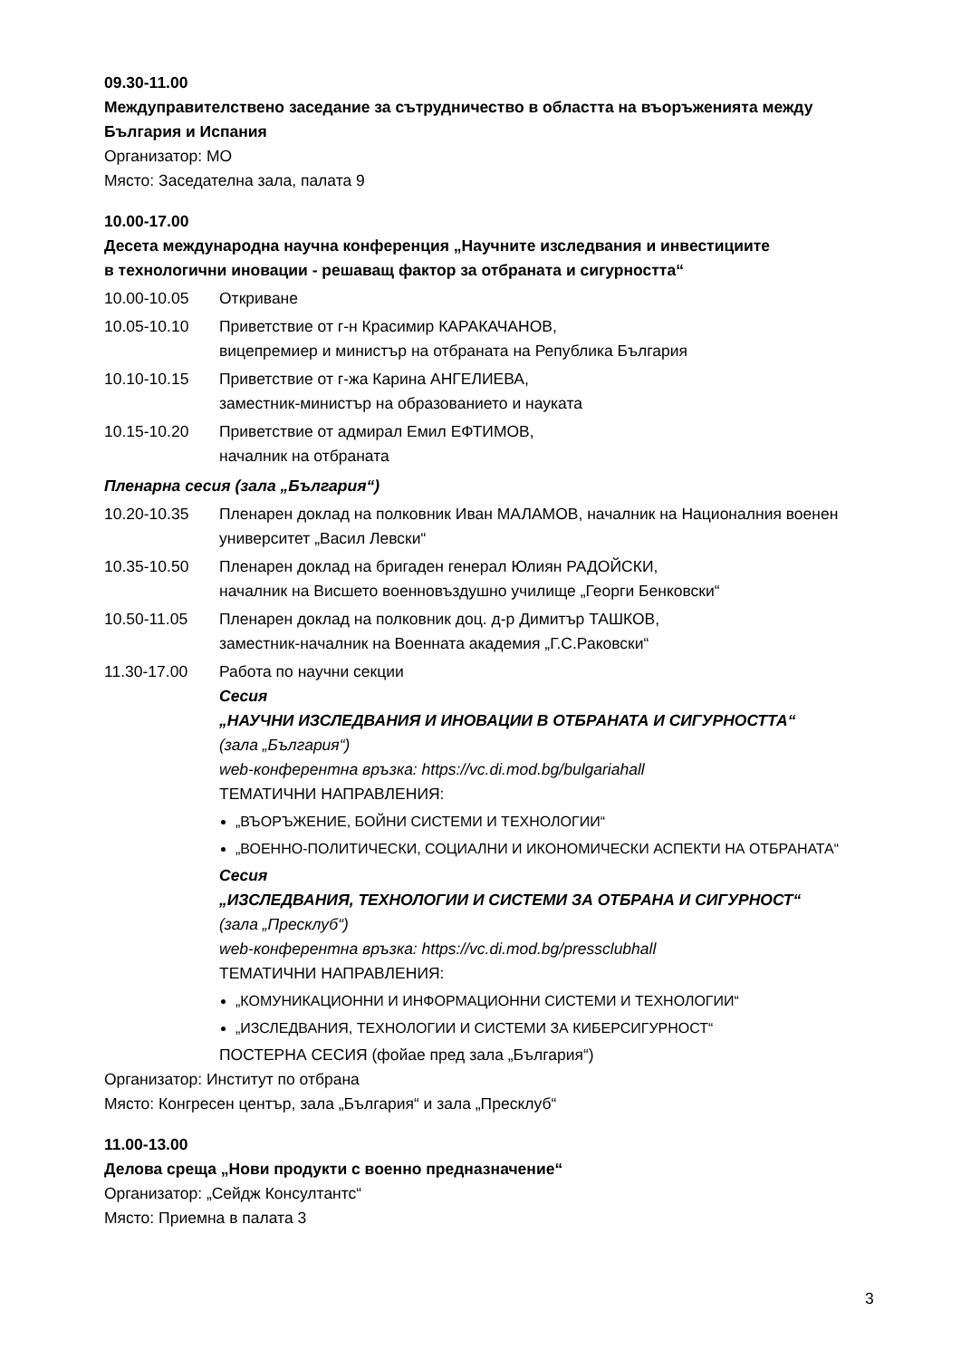09.30-11.00
Междуправителствено заседание за сътрудничество в областта на въоръженията между България и Испания
Организатор: МО
Място: Заседателна зала, палата 9
10.00-17.00
Десета международна научна конференция „Научните изследвания и инвестициите
в технологични иновации - решаващ фактор за отбраната и сигурността“
10.00-10.05 Откриване
10.05-10.10 Приветствие от г-н Красимир КАРАКАЧАНОВ,
вицепремиер и министър на отбраната на Република България
10.10-10.15 Приветствие от г-жа Карина АНГЕЛИЕВА,
заместник-министър на образованието и науката
10.15-10.20 Приветствие от адмирал Емил ЕФТИМОВ,
началник на отбраната
Пленарна сесия (зала „България“)
10.20-10.35 Пленарен доклад на полковник Иван МАЛАМОВ, началник на Националния военен университет „Васил Левски“
10.35-10.50 Пленарен доклад на бригаден генерал Юлиян РАДОЙСКИ,
началник на Висшето военновъздушно училище „Георги Бенковски“
10.50-11.05 Пленарен доклад на полковник доц. д-р Димитър ТАШКОВ,
заместник-началник на Военната академия „Г.С.Раковски“
11.30-17.00 Работа по научни секции
Сесия
„НАУЧНИ ИЗСЛЕДВАНИЯ И ИНОВАЦИИ В ОТБРАНАТА И СИГУРНОСТТА“
(зала „България“)
web-конферентна връзка: https://vc.di.mod.bg/bulgariahall
ТЕМАТИЧНИ НАПРАВЛЕНИЯ:
„ВЪОРЪЖЕНИЕ, БОЙНИ СИСТЕМИ И ТЕХНОЛОГИИ“
„ВОЕННО-ПОЛИТИЧЕСКИ, СОЦИАЛНИ И ИКОНОМИЧЕСКИ АСПЕКТИ НА ОТБРАНАТА“
Сесия
„ИЗСЛЕДВАНИЯ, ТЕХНОЛОГИИ И СИСТЕМИ ЗА ОТБРАНА И СИГУРНОСТ“
(зала „Пресклуб“)
web-конферентна връзка: https://vc.di.mod.bg/pressclubhall
ТЕМАТИЧНИ НАПРАВЛЕНИЯ:
„КОМУНИКАЦИОННИ И ИНФОРМАЦИОННИ СИСТЕМИ И ТЕХНОЛОГИИ“
„ИЗСЛЕДВАНИЯ, ТЕХНОЛОГИИ И СИСТЕМИ ЗА КИБЕРСИГУРНОСТ“
ПОСТЕРНА СЕСИЯ (фойае пред зала „България“)
Организатор: Институт по отбрана
Място: Конгресен център, зала „България“ и зала „Пресклуб“
11.00-13.00
Делова среща „Нови продукти с военно предназначение“
Организатор: „Сейдж Консултантс“
Място: Приемна в палата 3
3